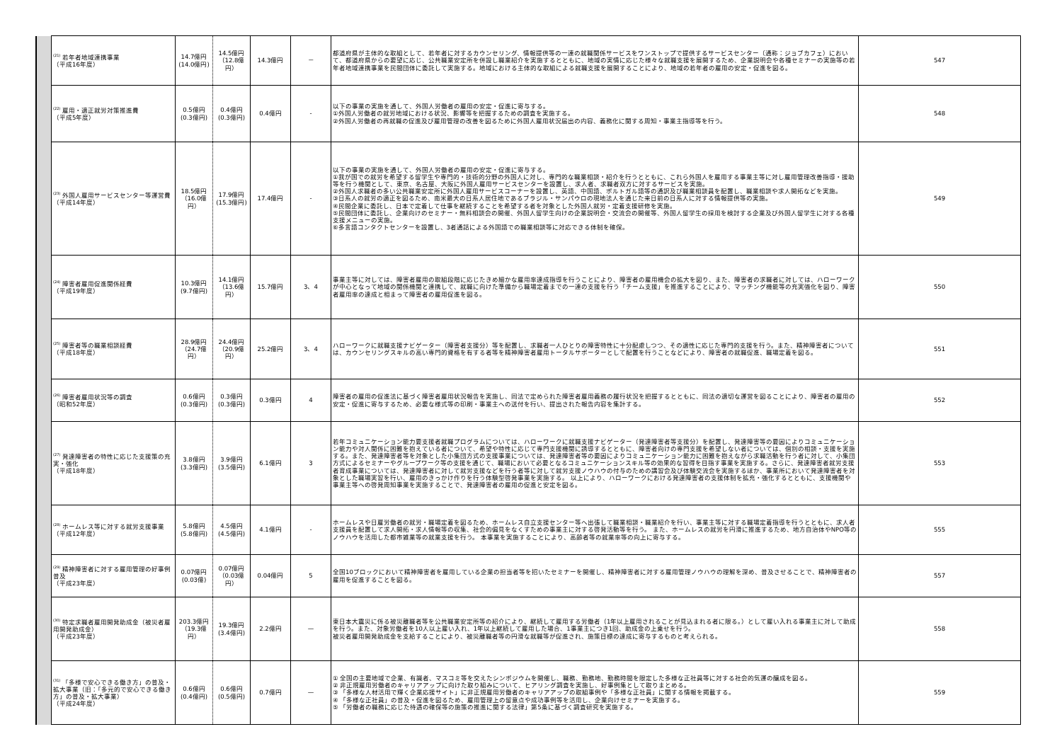| | <sup>(21)</sup> 若年者地域連携事業 （平成16年度） | 14.7億円 (14.0億円) | 14.5億円 （12.8億円） | 14.3億円 | － | 都道府県が主体的な取組として、若年者に対するカウンセリング、情報提供等の一連の就職関係サービスをワンストップで提供するサービスセンター（通称：ジョブカフェ）において、都道府県からの要望に応じ、公共職業安定所を併設し職業紹介を実施するとともに、地域の実情に応じた様々な就職支援を展開するため、企業説明会や各種セミナーの実施等の若年者地域連携事業を民間団体に委託して実施する。地域における主体的な取組による就職支援を展開することにより、地域の若年者の雇用の安定・促進を図る。 | 547 |
| | <sup>(22)</sup> 雇用・適正就労対策推進費 （平成5年度） | 0.5億円 (0.3億円) | 0.4億円 (0.3億円) | 0.4億円 | - | 以下の事業の実施を通して、外国人労働者の雇用の安定・促進に寄与する。 ①外国人労働者の就労地域における状況、影響等を把握するための調査を実施する。 ②外国人労働者の再就職の促進及び雇用管理の改善を図るために外国人雇用状況届出の内容、義務化に関する周知・事業主指導等を行う。 | 548 |
| | <sup>(23)</sup> 外国人雇用サービスセンター等運営費 （平成14年度） | 18.5億円 （16.0億円） | 17.9億円 (15.3億円) | 17.4億円 | - | 以下の事業の実施を通して、外国人労働者の雇用の安定・促進に寄与する。 ①我が国での就労を希望する留学生や専門的・技術的分野の外国人に対し、専門的な職業相談・紹介を行うとともに、これら外国人を雇用する事業主等に対し雇用管理改善指導・援助等を行う機関として、東京、名古屋、大阪に外国人雇用サービスセンターを設置し、求人者、求職者双方に対するサービスを実施。 ②外国人求職者の多い公共職業安定所に外国人雇用サービスコーナーを設置し、英語、中国語、ポルトガル語等の通訳及び職業相談員を配置し、職業相談や求人開拓などを実施。 ③日系人の就労の適正を図るため、南米最大の日系人居住地であるブラジル・サンパウロの現地法人を通じた来日前の日系人に対する情報提供等の実施。 ④民間企業に委託し、日本で定着して仕事を継続することを希望する者を対象とした外国人就労・定着支援研修を実施。 ⑤民間団体に委託し、企業向けのセミナー・無料相談会の開催、外国人留学生向けの企業説明会・交流会の開催等、外国人留学生の採用を検討する企業及び外国人留学生に対する各種支援メニューの実施。 ⑥多言語コンタクトセンターを設置し、3者通話による外国語での職業相談等に対応できる体制を確保。 | 549 |
| | <sup>(24)</sup> 障害者雇用促進関係経費 （平成19年度） | 10.3億円 (9.7億円) | 14.1億円 （13.6億円） | 15.7億円 | 3、4 | 事業主等に対しては、障害者雇用の取組段階に応じたきめ細かな雇用率達成指導を行うことにより、障害者の雇用機会の拡大を図り、また、障害者の求職者に対しては、ハローワークが中心となって地域の関係機関と連携して、就職に向けた準備から職場定着までの一連の支援を行う「チーム支援」を推進することにより、マッチング機能等の充実強化を図り、障害者雇用率の達成と相まって障害者の雇用促進を図る。 | 550 |
| | <sup>(25)</sup> 障害者等の職業相談経費 （平成18年度） | 28.9億円 （24.7億円） | 24.4億円 （20.9億円） | 25.2億円 | 3、4 | ハローワークに就職支援ナビゲーター（障害者支援分）等を配置し、求職者一人ひとりの障害特性に十分配慮しつつ、その適性に応じた専門的支援を行う。また、精神障害者については、カウンセリングスキルの高い専門的資格を有する者等を精神障害者雇用トータルサポーターとして配置を行うことなどにより、障害者の就職促進、職場定着を図る。 | 551 |
| | <sup>(26)</sup> 障害者雇用状況等の調査 （昭和52年度） | 0.6億円 (0.3億円) | 0.3億円 (0.3億円) | 0.3億円 | 4 | 障害者の雇用の促進法に基づく障害者雇用状況報告を実施し、同法で定められた障害者雇用義務の履行状況を把握するとともに、同法の適切な運営を図ることにより、障害者の雇用の安定・促進に寄与するため、必要な様式等の印刷・事業主への送付を行い、提出された報告内容を集計する。 | 552 |
| | <sup>(27)</sup> 発達障害者の特性に応じた支援策の充実・強化 （平成18年度） | 3.8億円 (3.3億円) | 3.9億円 (3.5億円) | 6.1億円 | 3 | 若年コミュニケーション能力要支援者就職プログラムについては、ハローワークに就職支援ナビゲーター（発達障害者等支援分）を配置し、発達障害等の要因によりコミュニケーション能力や対人関係に困難を抱えている者について、希望や特性に応じて専門支援機関に誘導するとともに、障害者向けの専門支援を希望しない者については、個別の相談・支援を実施する。また、発達障害者等を対象とした小集団方式の支援事業については、発達障害者等の要因によりコミュニケーション能力に困難を抱えながら求職活動を行う者に対して、小集団方式によるセミナーやグループワーク等の支援を通じて、職場において必要となるコミュニケーションスキル等の効果的な習得を目指す事業を実施する。さらに、発達障害者就労支援者育成事業については、発達障害者に対して就労支援などを行う者等に対して就労支援ノウハウの付与のための講習会及び体験交流会を実施するほか、事業所において発達障害者を対象とした職場実習を行い、雇用のきっかけ作りを行う体験型啓発事業を実施する。 以上により、ハローワークにおける発達障害者の支援体制を拡充・強化するとともに、支援機関や事業主等への啓発周知事業を実施することで、発達障害者の雇用の促進と安定を図る。 | 553 |
| | <sup>(28)</sup> ホームレス等に対する就労支援事業 （平成12年度） | 5.8億円 (5.8億円) | 4.5億円 (4.5億円) | 4.1億円 | - | ホームレスや日雇労働者の就労・職場定着を図るため、ホームレス自立支援センター等へ出張して職業相談・職業紹介を行い、事業主等に対する職場定着指導を行うとともに、求人者支援員を配置して求人開拓・求人情報等の収集、社会的偏見をなくすための事業主に対する啓発活動等を行う。 また、ホームレスの就労を円滑に推進するため、地方自治体やNPO等のノウハウを活用した都市雑業等の就業支援を行う。 本事業を実施することにより、高齢者等の就業率等の向上に寄与する。 | 555 |
| | <sup>(29)</sup> 精神障害者に対する雇用管理の好事例普及 （平成23年度） | 0.07億円 (0.03億) | 0.07億円 （0.03億円） | 0.04億円 | 5 | 全国10ブロックにおいて精神障害者を雇用している企業の担当者等を招いたセミナーを開催し、精神障害者に対する雇用管理ノウハウの理解を深め、普及させることで、精神障害者の雇用を促進することを図る。 | 557 |
| | <sup>(30)</sup> 特定求職者雇用開発助成金（被災者雇用開発助成金） （平成23年度） | 203.3億円 （19.3億円） | 19.3億円 (3.4億円) | 2.2億円 | — | 東日本大震災に係る被災離職者等を公共職業安定所等の紹介により、継続して雇用する労働者（1年以上雇用されることが見込まれる者に限る。）として雇い入れる事業主に対して助成を行う。また、対象労働者を10人以上雇い入れ、1年以上継続して雇用した場合、1事業主につき1回、助成金の上乗せを行う。 被災者雇用開発助成金を支給することにより、被災離職者等の円滑な就職等が促進され、施策目標の達成に寄与するものと考えられる。 | 558 |
| | <sup>(31)</sup> 「多様で安心できる働き方」の普及・拡大事業（旧：「多元的で安心できる働き方」の普及・拡大事業） （平成24年度） | 0.6億円 (0.4億円) | 0.6億円 (0.5億円) | 0.7億円 | — | ① 全国の主要地域で企業、有識者、マスコミ等を交えたシンポジウムを開催し、職務、勤務地、勤務時間を限定した多様な正社員等に対する社会的気運の醸成を図る。 ② 非正規雇用労働者のキャリアアップに向けた取り組みについて、ヒアリング調査を実施し、好事例集として取りまとめる。 ③ 「多様な人材活用で輝く企業応援サイト」に非正規雇用労働者のキャリアアップの取組事例や「多様な正社員」に関する情報を掲載する。 ④ 「多様な正社員」の普及・促進を図るため、雇用管理上の留意点や成功事例等を活用し、企業向けセミナーを実施する。 ⑤ 「労働者の職務に応じた待遇の確保等の施策の推進に関する法律」第5条に基づく調査研究を実施する。 | 559 |